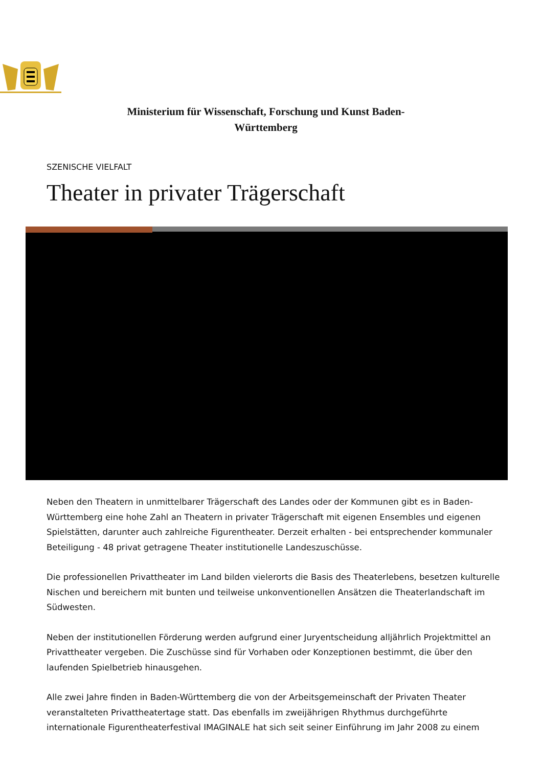Ministerium für Wissenschaft, Forschung und Kunst Baden-Württemberg
SZENISCHE VIELFALT
Theater in privater Trägerschaft
Neben den Theatern in unmittelbarer Trägerschaft des Landes oder der Kommunen gibt es in Baden-Württemberg eine hohe Zahl an Theatern in privater Trägerschaft mit eigenen Ensembles und eigenen Spielstätten, darunter auch zahlreiche Figurentheater. Derzeit erhalten - bei entsprechender kommunaler Beteiligung - 48 privat getragene Theater institutionelle Landeszuschüsse.
Die professionellen Privattheater im Land bilden vielerorts die Basis des Theaterlebens, besetzen kulturelle Nischen und bereichern mit bunten und teilweise unkonventionellen Ansätzen die Theaterlandschaft im Südwesten.
Neben der institutionellen Förderung werden aufgrund einer Juryentscheidung alljährlich Projektmittel an Privattheater vergeben. Die Zuschüsse sind für Vorhaben oder Konzeptionen bestimmt, die über den laufenden Spielbetrieb hinausgehen.
Alle zwei Jahre finden in Baden-Württemberg die von der Arbeitsgemeinschaft der Privaten Theater veranstalteten Privattheatertage statt. Das ebenfalls im zweijährigen Rhythmus durchgeführte internationale Figurentheaterfestival IMAGINALE hat sich seit seiner Einführung im Jahr 2008 zu einem